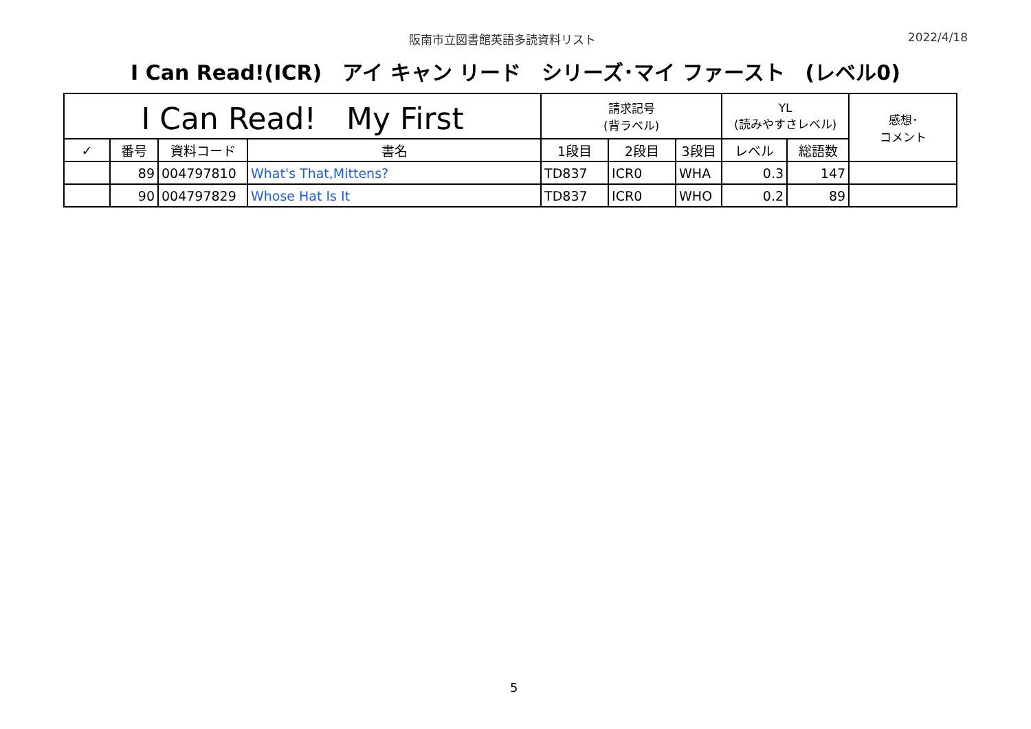阪南市立図書館英語多読資料リスト 2022/4/18
I Can Read!(ICR)　アイ キャン リード　シリーズ･マイ ファースト　(レベル0)
| I Can Read! My First | | | | 請求記号 (背ラベル) | | | YL (読みやすさレベル) | | 感想･ コメント |
| --- | --- | --- | --- | --- | --- | --- | --- | --- | --- |
| ✓ | 番号 | 資料コード | 書名 | 1段目 | 2段目 | 3段目 | レベル | 総語数 | |
| | 89 | 004797810 | What's That,Mittens? | TD837 | ICR0 | WHA | 0.3 | 147 | |
| | 90 | 004797829 | Whose Hat Is It | TD837 | ICR0 | WHO | 0.2 | 89 | |
5